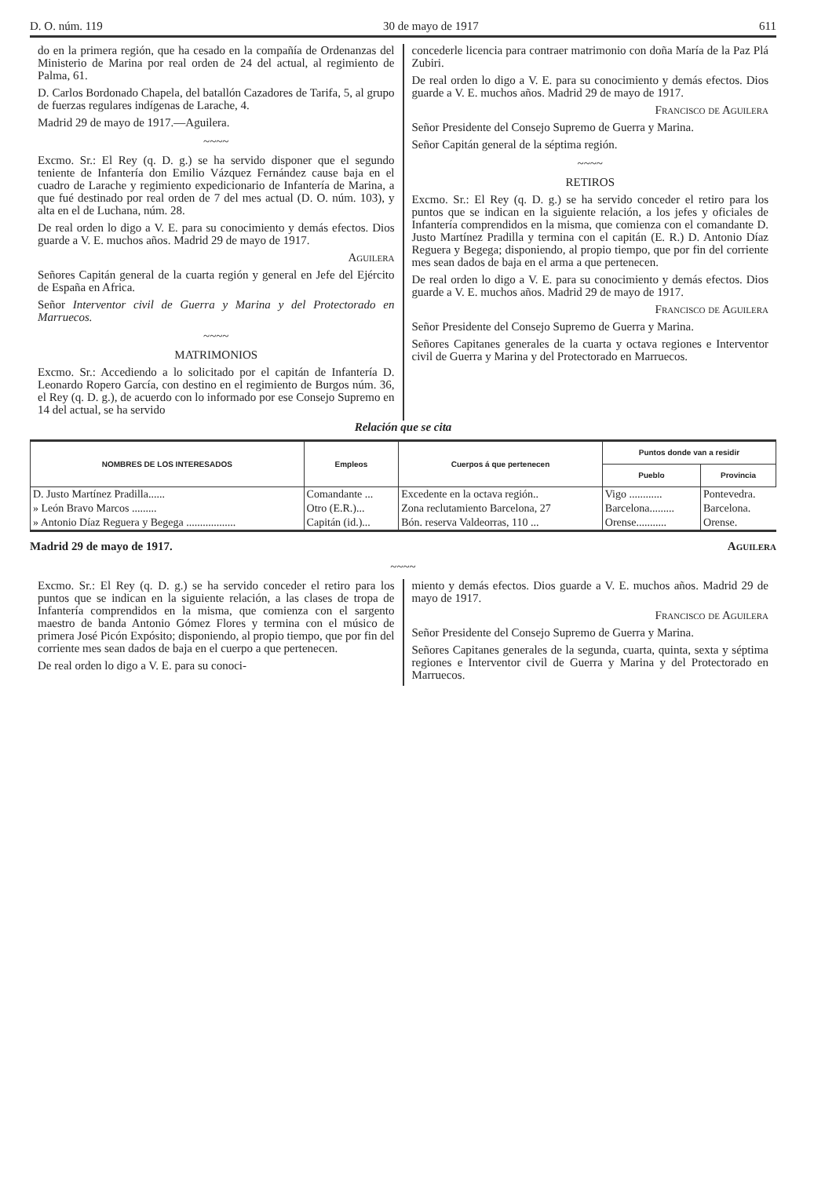D. O. núm. 119 30 de mayo de 1917 611
do en la primera región, que ha cesado en la compañía de Ordenanzas del Ministerio de Marina por real orden de 24 del actual, al regimiento de Palma, 61.
D. Carlos Bordonado Chapela, del batallón Cazadores de Tarifa, 5, al grupo de fuerzas regulares indígenas de Larache, 4.
Madrid 29 de mayo de 1917.—Aguilera.
~~~~
Excmo. Sr.: El Rey (q. D. g.) se ha servido disponer que el segundo teniente de Infantería don Emilio Vázquez Fernández cause baja en el cuadro de Larache y regimiento expedicionario de Infantería de Marina, a que fué destinado por real orden de 7 del mes actual (D. O. núm. 103), y alta en el de Luchana, núm. 28.
De real orden lo digo a V. E. para su conocimiento y demás efectos. Dios guarde a V. E. muchos años. Madrid 29 de mayo de 1917.
Aguilera
Señores Capitán general de la cuarta región y general en Jefe del Ejército de España en Africa.
Señor Interventor civil de Guerra y Marina y del Protectorado en Marruecos.
~~~~
MATRIMONIOS
Excmo. Sr.: Accediendo a lo solicitado por el capitán de Infantería D. Leonardo Ropero García, con destino en el regimiento de Burgos núm. 36, el Rey (q. D. g.), de acuerdo con lo informado por ese Consejo Supremo en 14 del actual, se ha servido
concederle licencia para contraer matrimonio con doña María de la Paz Plá Zubiri.
De real orden lo digo a V. E. para su conocimiento y demás efectos. Dios guarde a V. E. muchos años. Madrid 29 de mayo de 1917.
Francisco de Aguilera
Señor Presidente del Consejo Supremo de Guerra y Marina.
Señor Capitán general de la séptima región.
~~~~
RETIROS
Excmo. Sr.: El Rey (q. D. g.) se ha servido conceder el retiro para los puntos que se indican en la siguiente relación, a los jefes y oficiales de Infantería comprendidos en la misma, que comienza con el comandante D. Justo Martínez Pradilla y termina con el capitán (E. R.) D. Antonio Díaz Reguera y Begega; disponiendo, al propio tiempo, que por fin del corriente mes sean dados de baja en el arma a que pertenecen.
De real orden lo digo a V. E. para su conocimiento y demás efectos. Dios guarde a V. E. muchos años. Madrid 29 de mayo de 1917.
Francisco de Aguilera
Señor Presidente del Consejo Supremo de Guerra y Marina.
Señores Capitanes generales de la cuarta y octava regiones e Interventor civil de Guerra y Marina y del Protectorado en Marruecos.
Relación que se cita
| NOMBRES DE LOS INTERESADOS | Empleos | Cuerpos á que pertenecen | Puntos donde van a residir | |
| --- | --- | --- | --- | --- |
| | | | Pueblo | Provincia |
| D. Justo Martínez Pradilla...... | Comandante ... | Excedente en la octava región.. | Vigo ............ | Pontevedra. |
| » León Bravo Marcos ......... | Otro (E.R.)... | Zona reclutamiento Barcelona, 27 | Barcelona......... | Barcelona. |
| » Antonio Díaz Reguera y Begega .................. | Capitán (id.)... | Bón. reserva Valdeorras, 110 ... | Orense........... | Orense. |
Madrid 29 de mayo de 1917. Aguilera
~~~~
Excmo. Sr.: El Rey (q. D. g.) se ha servido conceder el retiro para los puntos que se indican en la siguiente relación, a las clases de tropa de Infantería comprendidos en la misma, que comienza con el sargento maestro de banda Antonio Gómez Flores y termina con el músico de primera José Picón Expósito; disponiendo, al propio tiempo, que por fin del corriente mes sean dados de baja en el cuerpo a que pertenecen.
De real orden lo digo a V. E. para su conoci-
miento y demás efectos. Dios guarde a V. E. muchos años. Madrid 29 de mayo de 1917.
Francisco de Aguilera
Señor Presidente del Consejo Supremo de Guerra y Marina.
Señores Capitanes generales de la segunda, cuarta, quinta, sexta y séptima regiones e Interventor civil de Guerra y Marina y del Protectorado en Marruecos.